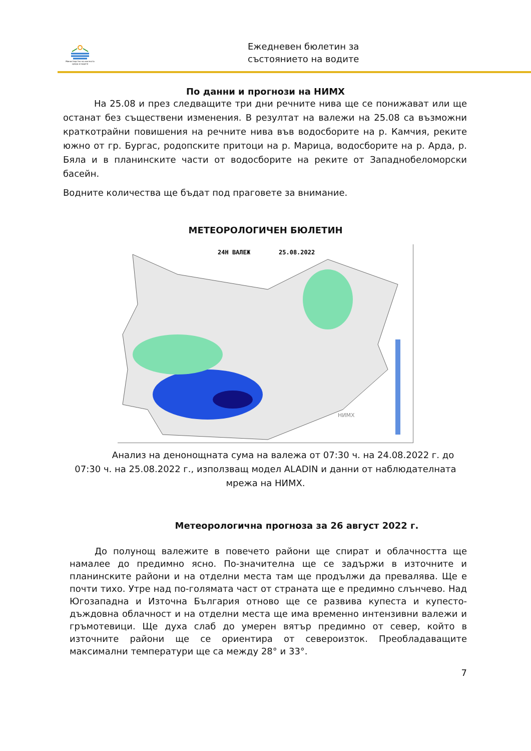Министерство на околната среда и водите
Ежедневен бюлетин за
състоянието на водите
По данни и прогнози на НИМХ
На 25.08 и през следващите три дни речните нива ще се понижават или ще останат без съществени изменения. В резултат на валежи на 25.08 са възможни краткотрайни повишения на речните нива във водосборите на р. Камчия, реките южно от гр. Бургас, родопските притоци на р. Марица, водосборите на р. Арда, р. Бяла и в планинските части от водосборите на реките от Западнобеломорски басейн.
Водните количества ще бъдат под праговете за внимание.
МЕТЕОРОЛОГИЧЕН БЮЛЕТИН
24Н ВАЛЕЖ
25.08.2022
НИМХ
Анализ на денонощната сума на валежа от 07:30 ч. на 24.08.2022 г. до 07:30 ч. на 25.08.2022 г., използващ модел ALADIN и данни от наблюдателната мрежа на НИМХ.
Метеорологична прогноза за 26 август 2022 г.
До полунощ валежите в повечето райони ще спират и облачността ще намалее до предимно ясно. По-значителна ще се задържи в източните и планинските райони и на отделни места там ще продължи да превалява. Ще е почти тихо. Утре над по-голямата част от страната ще е предимно слънчево. Над Югозападна и Източна България отново ще се развива купеста и купесто-дъждовна облачност и на отделни места ще има временно интензивни валежи и гръмотевици. Ще духа слаб до умерен вятър предимно от север, който в източните райони ще се ориентира от североизток. Преобладаващите максимални температури ще са между 28° и 33°.
7